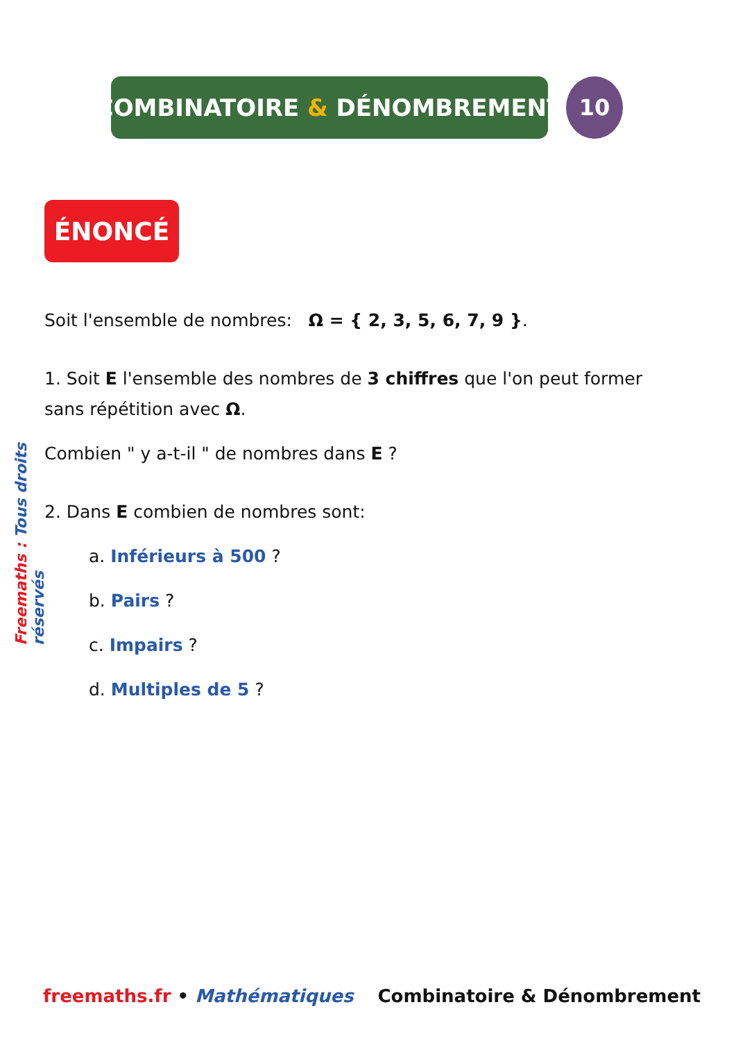COMBINATOIRE & DÉNOMBREMENT 10
ÉNONCÉ
Freemaths : Tous droits réservés
Soit l'ensemble de nombres: Ω = { 2, 3, 5, 6, 7, 9 }.
1. Soit E l'ensemble des nombres de 3 chiffres que l'on peut former sans répétition avec Ω.
Combien " y a-t-il " de nombres dans E ?
2. Dans E combien de nombres sont:
a. Inférieurs à 500 ?
b. Pairs ?
c. Impairs ?
d. Multiples de 5 ?
freemaths.fr • Mathématiques Combinatoire & Dénombrement